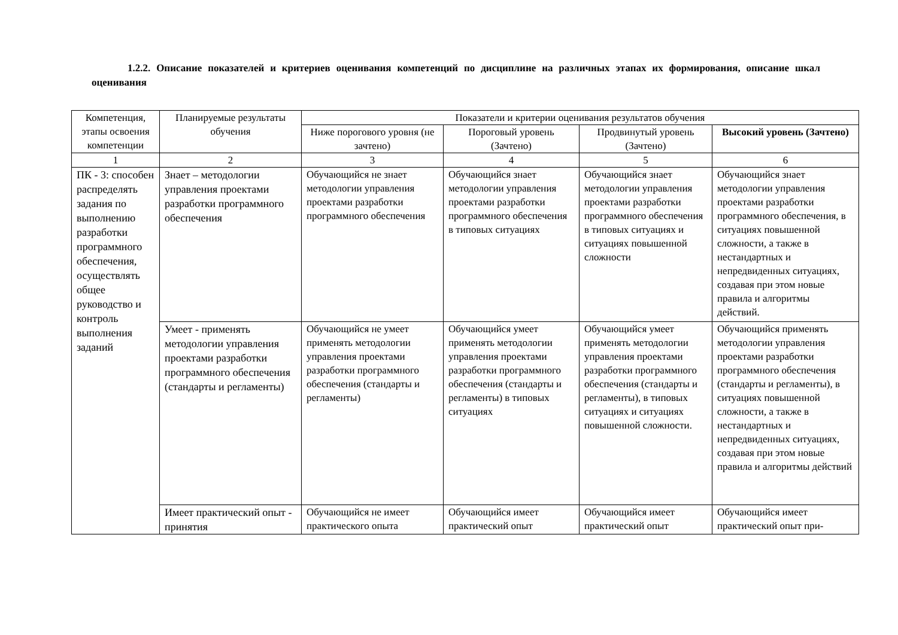1.2.2. Описание показателей и критериев оценивания компетенций по дисциплине на различных этапах их формирования, описание шкал оценивания
| Компетенция, этапы освоения компетенции | Планируемые результаты обучения | Показатели и критерии оценивания результатов обучения | | | |
| --- | --- | --- | --- | --- | --- |
| | | Ниже порогового уровня (не зачтено) | Пороговый уровень (Зачтено) | Продвинутый уровень (Зачтено) | Высокий уровень (Зачтено) |
| 1 | 2 | 3 | 4 | 5 | 6 |
| ПК - 3: способен распределять задания по выполнению разработки программного обеспечения, осуществлять общее руководство и контроль выполнения заданий | Знает – методологии управления проектами разработки программного обеспечения | Обучающийся не знает методологии управления проектами разработки программного обеспечения | Обучающийся знает методологии управления проектами разработки программного обеспечения в типовых ситуациях | Обучающийся знает методологии управления проектами разработки программного обеспечения в типовых ситуациях и ситуациях повышенной сложности | Обучающийся знает методологии управления проектами разработки программного обеспечения, в ситуациях повышенной сложности, а также в нестандартных и непредвиденных ситуациях, создавая при этом новые правила и алгоритмы действий. |
| | Умеет - применять методологии управления проектами разработки программного обеспечения (стандарты и регламенты) | Обучающийся не умеет применять методологии управления проектами разработки программного обеспечения (стандарты и регламенты) | Обучающийся умеет применять методологии управления проектами разработки программного обеспечения (стандарты и регламенты) в типовых ситуациях | Обучающийся умеет применять методологии управления проектами разработки программного обеспечения (стандарты и регламенты), в типовых ситуациях и ситуациях повышенной сложности. | Обучающийся применять методологии управления проектами разработки программного обеспечения (стандарты и регламенты), в ситуациях повышенной сложности, а также в нестандартных и непредвиденных ситуациях, создавая при этом новые правила и алгоритмы действий |
| | Имеет практический опыт - принятия | Обучающийся не имеет практического опыта | Обучающийся имеет практический опыт | Обучающийся имеет практический опыт | Обучающийся имеет практический опыт при- |